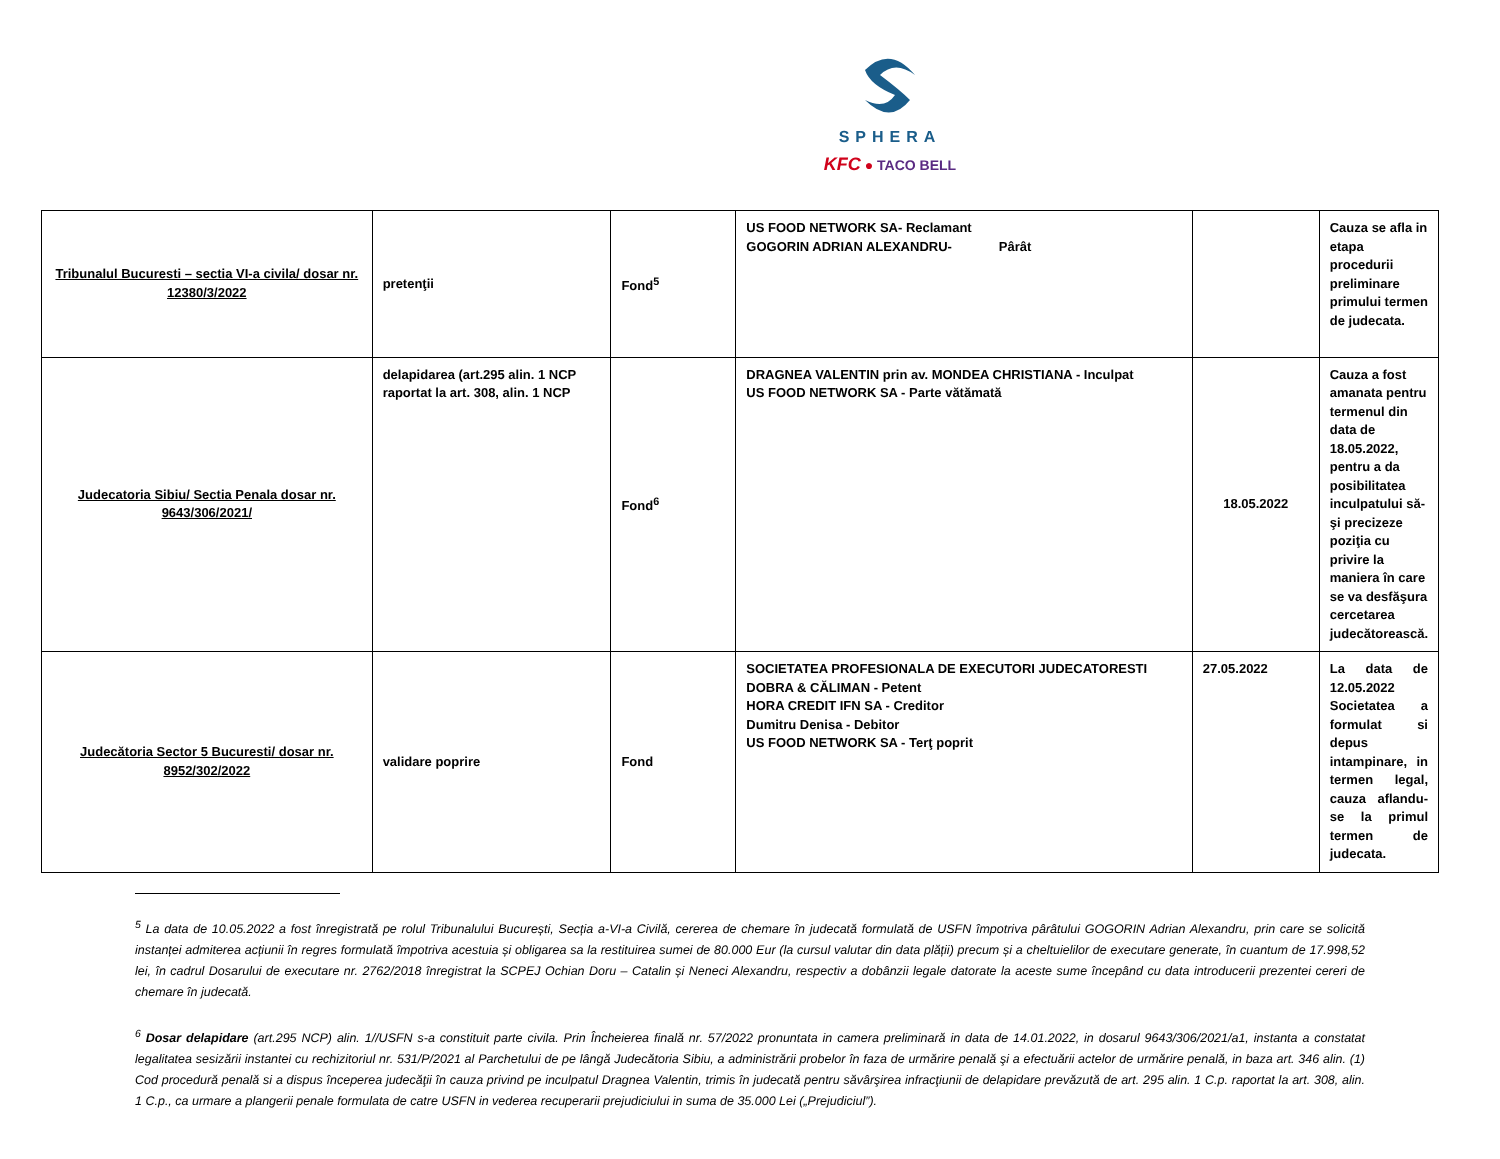SPHERA
KFC ● TACO BELL
| Tribunalul Bucuresti – sectia VI-a civila/ dosar nr. 12380/3/2022 | pretenţii | Fond<sup>5</sup> | US FOOD NETWORK SA- Reclamant GOGORIN ADRIAN ALEXANDRU- Pârât | | Cauza se afla in etapa procedurii preliminare primului termen de judecata. |
| Judecatoria Sibiu/ Sectia Penala dosar nr. 9643/306/2021/ | delapidarea (art.295 alin. 1 NCP raportat la art. 308, alin. 1 NCP | Fond<sup>6</sup> | DRAGNEA VALENTIN prin av. MONDEA CHRISTIANA - Inculpat US FOOD NETWORK SA - Parte vătămată | 18.05.2022 | Cauza a fost amanata pentru termenul din data de 18.05.2022, pentru a da posibilitatea inculpatului să-şi precizeze poziţia cu privire la maniera în care se va desfăşura cercetarea judecătorească. |
| Judecătoria Sector 5 Bucuresti/ dosar nr. 8952/302/2022 | validare poprire | Fond | SOCIETATEA PROFESIONALA DE EXECUTORI JUDECATORESTI DOBRA & CĂLIMAN - Petent HORA CREDIT IFN SA - Creditor Dumitru Denisa - Debitor US FOOD NETWORK SA - Terţ poprit | 27.05.2022 | La data de 12.05.2022 Societatea a formulat si depus intampinare, in termen legal, cauza aflandu-se la primul termen de judecata. |
<sup>5</sup> La data de 10.05.2022 a fost înregistrată pe rolul Tribunalului București, Secția a-VI-a Civilă, cererea de chemare în judecată formulată de USFN împotriva pârâtului GOGORIN Adrian Alexandru, prin care se solicită instanței admiterea acțiunii în regres formulată împotriva acestuia și obligarea sa la restituirea sumei de 80.000 Eur (la cursul valutar din data plății) precum și a cheltuielilor de executare generate, în cuantum de 17.998,52 lei, în cadrul Dosarului de executare nr. 2762/2018 înregistrat la SCPEJ Ochian Doru – Catalin și Neneci Alexandru, respectiv a dobânzii legale datorate la aceste sume începând cu data introducerii prezentei cereri de chemare în judecată.
<sup>6</sup> Dosar delapidare (art.295 NCP) alin. 1//USFN s-a constituit parte civila. Prin Încheierea finală nr. 57/2022 pronuntata in camera preliminară in data de 14.01.2022, in dosarul 9643/306/2021/a1, instanta a constatat legalitatea sesizării instantei cu rechizitoriul nr. 531/P/2021 al Parchetului de pe lângă Judecătoria Sibiu, a administrării probelor în faza de urmărire penală şi a efectuării actelor de urmărire penală, in baza art. 346 alin. (1) Cod procedură penală si a dispus începerea judecăţii în cauza privind pe inculpatul Dragnea Valentin, trimis în judecată pentru săvârşirea infracţiunii de delapidare prevăzută de art. 295 alin. 1 C.p. raportat la art. 308, alin. 1 C.p., ca urmare a plangerii penale formulata de catre USFN in vederea recuperarii prejudiciului in suma de 35.000 Lei („Prejudiciul”).